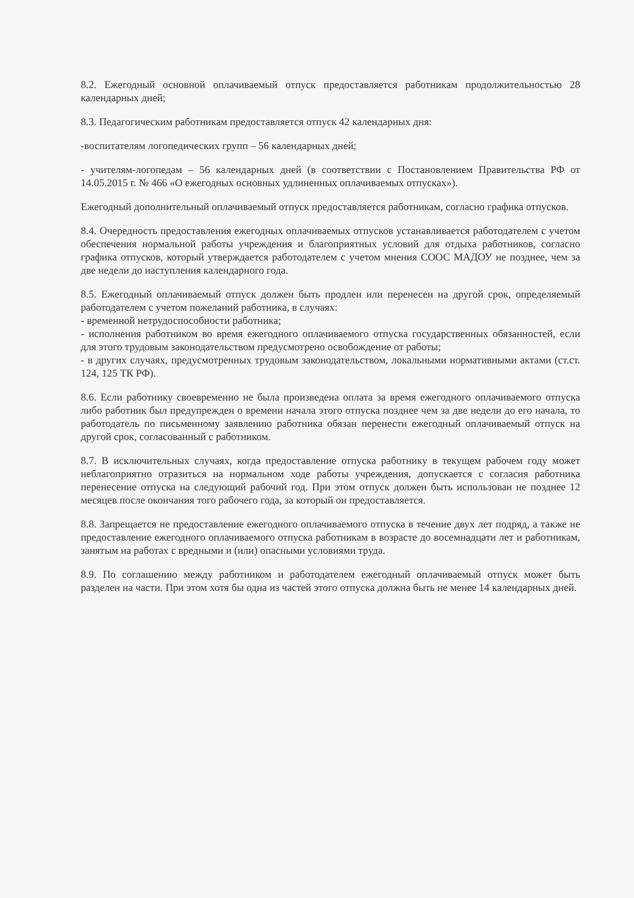8.2. Ежегодный основной оплачиваемый отпуск предоставляется работникам продолжительностью 28 календарных дней;
8.3. Педагогическим работникам предоставляется отпуск 42 календарных дня:
-воспитателям логопедических групп – 56 календарных дней;
- учителям-логопедам – 56 календарных дней (в соответствии с Постановлением Правительства РФ от 14.05.2015 г. № 466 «О ежегодных основных удлиненных оплачиваемых отпусках»).
Ежегодный дополнительный оплачиваемый отпуск предоставляется работникам, согласно графика отпусков.
8.4. Очередность предоставления ежегодных оплачиваемых отпусков устанавливается работодателем с учетом обеспечения нормальной работы учреждения и благоприятных условий для отдыха работников, согласно графика отпусков, который утверждается работодателем с учетом мнения СООС МАДОУ не позднее, чем за две недели до наступления календарного года.
8.5. Ежегодный оплачиваемый отпуск должен быть продлен или перенесен на другой срок, определяемый работодателем с учетом пожеланий работника, в случаях:
- временной нетрудоспособности работника;
- исполнения работником во время ежегодного оплачиваемого отпуска государственных обязанностей, если для этого трудовым законодательством предусмотрено освобождение от работы;
- в других случаях, предусмотренных трудовым законодательством, локальными нормативными актами (ст.ст. 124, 125 ТК РФ).
8.6. Если работнику своевременно не была произведена оплата за время ежегодного оплачиваемого отпуска либо работник был предупрежден о времени начала этого отпуска позднее чем за две недели до его начала, то работодатель по письменному заявлению работника обязан перенести ежегодный оплачиваемый отпуск на другой срок, согласованный с работником.
8.7. В исключительных случаях, когда предоставление отпуска работнику в текущем рабочем году может неблагоприятно отразиться на нормальном ходе работы учреждения, допускается с согласия работника перенесение отпуска на следующий рабочий год. При этом отпуск должен быть использован не позднее 12 месяцев после окончания того рабочего года, за который он предоставляется.
8.8. Запрещается не предоставление ежегодного оплачиваемого отпуска в течение двух лет подряд, а также не предоставление ежегодного оплачиваемого отпуска работникам в возрасте до восемнадцати лет и работникам, занятым на работах с вредными и (или) опасными условиями труда.
8.9. По соглашению между работником и работодателем ежегодный оплачиваемый отпуск может быть разделен на части. При этом хотя бы одна из частей этого отпуска должна быть не менее 14 календарных дней.